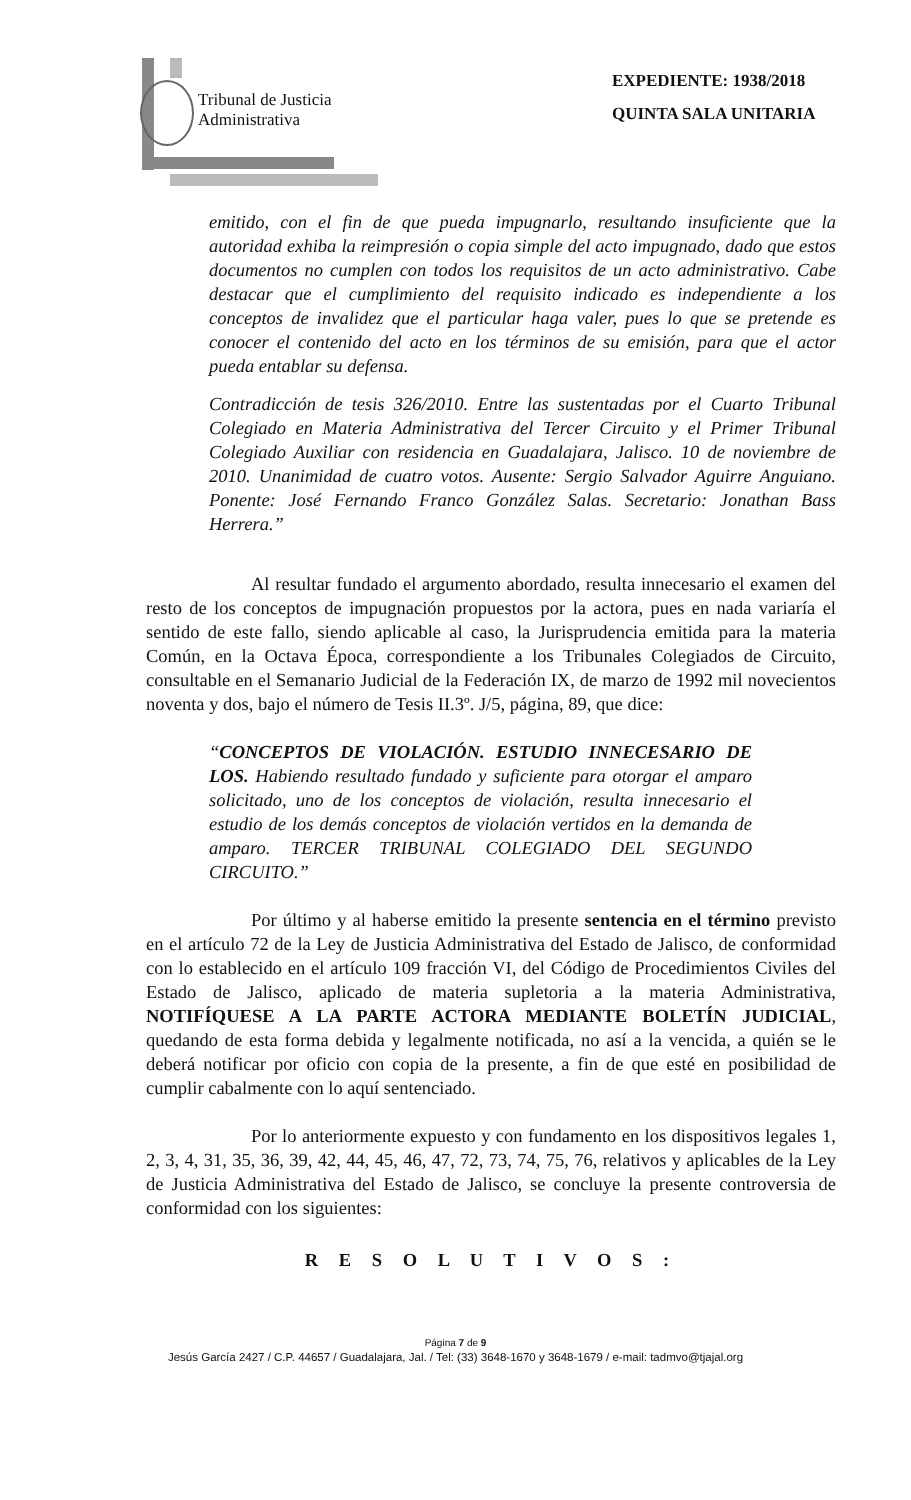Tribunal de Justicia
Administrativa
EXPEDIENTE: 1938/2018
QUINTA SALA UNITARIA
emitido, con el fin de que pueda impugnarlo, resultando insuficiente que la autoridad exhiba la reimpresión o copia simple del acto impugnado, dado que estos documentos no cumplen con todos los requisitos de un acto administrativo. Cabe destacar que el cumplimiento del requisito indicado es independiente a los conceptos de invalidez que el particular haga valer, pues lo que se pretende es conocer el contenido del acto en los términos de su emisión, para que el actor pueda entablar su defensa.
Contradicción de tesis 326/2010. Entre las sustentadas por el Cuarto Tribunal Colegiado en Materia Administrativa del Tercer Circuito y el Primer Tribunal Colegiado Auxiliar con residencia en Guadalajara, Jalisco. 10 de noviembre de 2010. Unanimidad de cuatro votos. Ausente: Sergio Salvador Aguirre Anguiano. Ponente: José Fernando Franco González Salas. Secretario: Jonathan Bass Herrera.”
Al resultar fundado el argumento abordado, resulta innecesario el examen del resto de los conceptos de impugnación propuestos por la actora, pues en nada variaría el sentido de este fallo, siendo aplicable al caso, la Jurisprudencia emitida para la materia Común, en la Octava Época, correspondiente a los Tribunales Colegiados de Circuito, consultable en el Semanario Judicial de la Federación IX, de marzo de 1992 mil novecientos noventa y dos, bajo el número de Tesis II.3º. J/5, página, 89, que dice:
“CONCEPTOS DE VIOLACIÓN. ESTUDIO INNECESARIO DE LOS. Habiendo resultado fundado y suficiente para otorgar el amparo solicitado, uno de los conceptos de violación, resulta innecesario el estudio de los demás conceptos de violación vertidos en la demanda de amparo. TERCER TRIBUNAL COLEGIADO DEL SEGUNDO CIRCUITO.”
Por último y al haberse emitido la presente sentencia en el término previsto en el artículo 72 de la Ley de Justicia Administrativa del Estado de Jalisco, de conformidad con lo establecido en el artículo 109 fracción VI, del Código de Procedimientos Civiles del Estado de Jalisco, aplicado de materia supletoria a la materia Administrativa, NOTIFÍQUESE A LA PARTE ACTORA MEDIANTE BOLETÍN JUDICIAL, quedando de esta forma debida y legalmente notificada, no así a la vencida, a quién se le deberá notificar por oficio con copia de la presente, a fin de que esté en posibilidad de cumplir cabalmente con lo aquí sentenciado.
Por lo anteriormente expuesto y con fundamento en los dispositivos legales 1, 2, 3, 4, 31, 35, 36, 39, 42, 44, 45, 46, 47, 72, 73, 74, 75, 76, relativos y aplicables de la Ley de Justicia Administrativa del Estado de Jalisco, se concluye la presente controversia de conformidad con los siguientes:
R E S O L U T I V O S :
Página 7 de 9
Jesús García 2427 / C.P. 44657 / Guadalajara, Jal. / Tel: (33) 3648-1670 y 3648-1679 / e-mail: tadmvo@tjajal.org